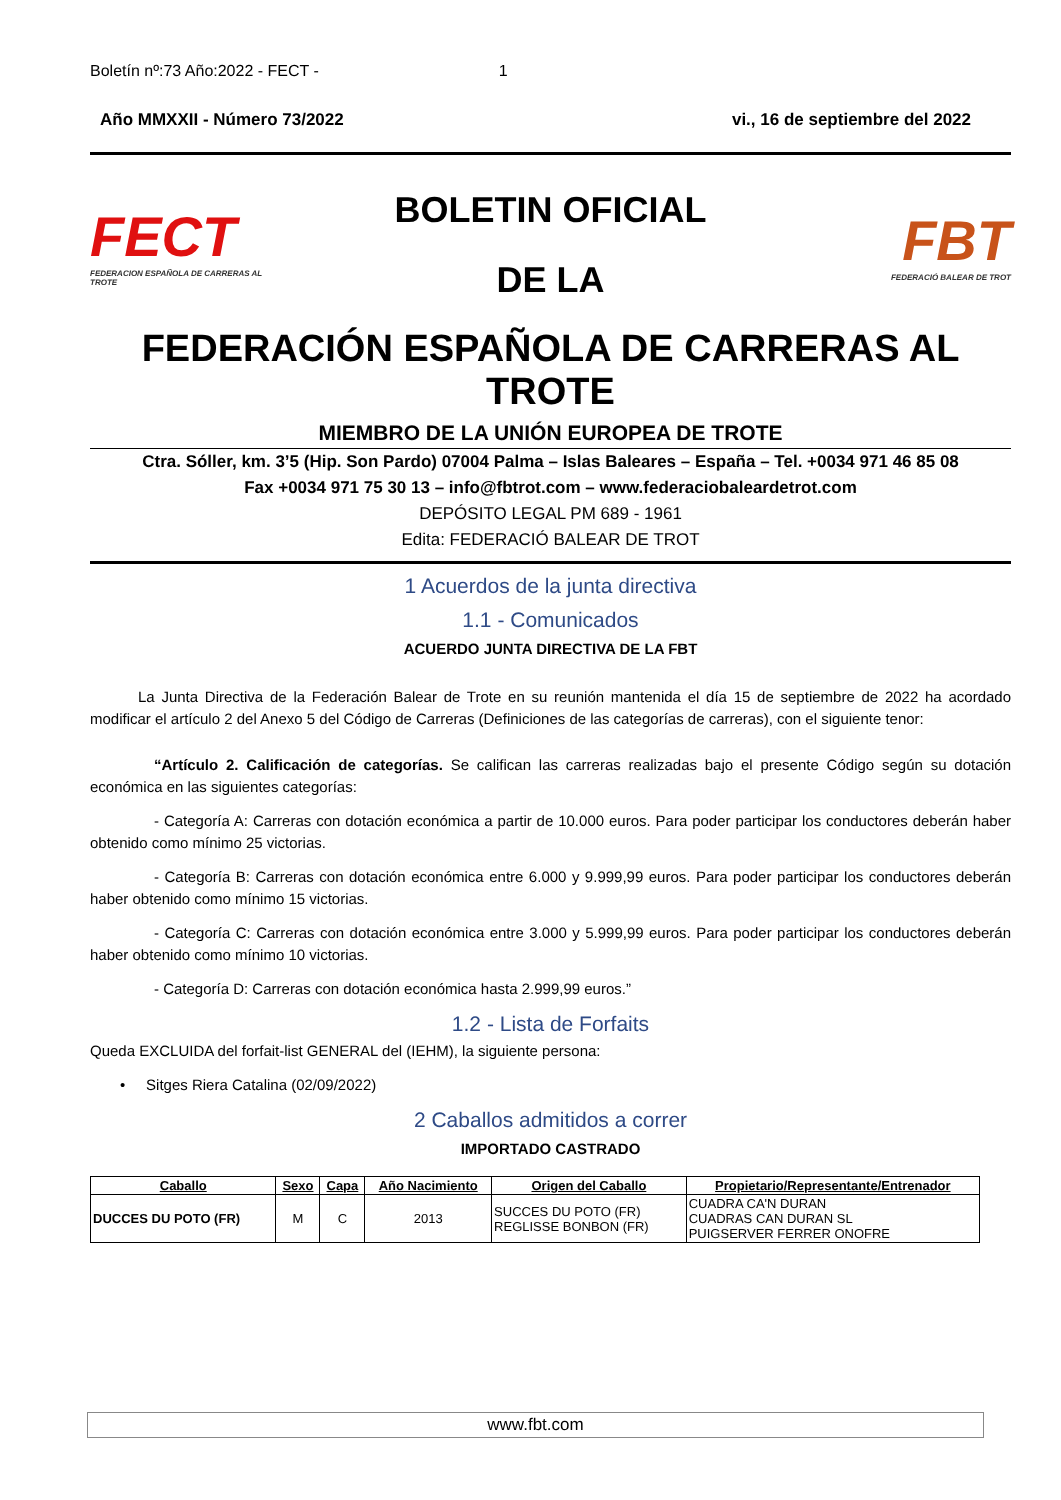Boletín nº:73 Año:2022 - FECT - 1
Año MMXXII - Número 73/2022 vi., 16 de septiembre del 2022
FECT
FEDERACION ESPAÑOLA DE CARRERAS AL TROTE
BOLETIN OFICIAL
DE LA
FBT
FEDERACIÓ BALEAR DE TROT
FEDERACIÓN ESPAÑOLA DE CARRERAS AL TROTE
MIEMBRO DE LA UNIÓN EUROPEA DE TROTE
Ctra. Sóller, km. 3’5 (Hip. Son Pardo) 07004 Palma – Islas Baleares – España – Tel. +0034 971 46 85 08
Fax +0034 971 75 30 13 – info@fbtrot.com – www.federaciobaleardetrot.com
DEPÓSITO LEGAL PM 689 - 1961
Edita: FEDERACIÓ BALEAR DE TROT
1 Acuerdos de la junta directiva
1.1 - Comunicados
ACUERDO JUNTA DIRECTIVA DE LA FBT
La Junta Directiva de la Federación Balear de Trote en su reunión mantenida el día 15 de septiembre de 2022 ha acordado modificar el artículo 2 del Anexo 5 del Código de Carreras (Definiciones de las categorías de carreras), con el siguiente tenor:
“Artículo 2. Calificación de categorías. Se califican las carreras realizadas bajo el presente Código según su dotación económica en las siguientes categorías:
- Categoría A: Carreras con dotación económica a partir de 10.000 euros. Para poder participar los conductores deberán haber obtenido como mínimo 25 victorias.
- Categoría B: Carreras con dotación económica entre 6.000 y 9.999,99 euros. Para poder participar los conductores deberán haber obtenido como mínimo 15 victorias.
- Categoría C: Carreras con dotación económica entre 3.000 y 5.999,99 euros. Para poder participar los conductores deberán haber obtenido como mínimo 10 victorias.
- Categoría D: Carreras con dotación económica hasta 2.999,99 euros.”
1.2 - Lista de Forfaits
Queda EXCLUIDA del forfait-list GENERAL del (IEHM), la siguiente persona:
• Sitges Riera Catalina (02/09/2022)
2 Caballos admitidos a correr
IMPORTADO CASTRADO
| Caballo | Sexo | Capa | Año Nacimiento | Origen del Caballo | Propietario/Representante/Entrenador |
| --- | --- | --- | --- | --- | --- |
| DUCCES DU POTO (FR) | M | C | 2013 | SUCCES DU POTO (FR) REGLISSE BONBON (FR) | CUADRA CA'N DURAN CUADRAS CAN DURAN SL PUIGSERVER FERRER ONOFRE |
www.fbt.com